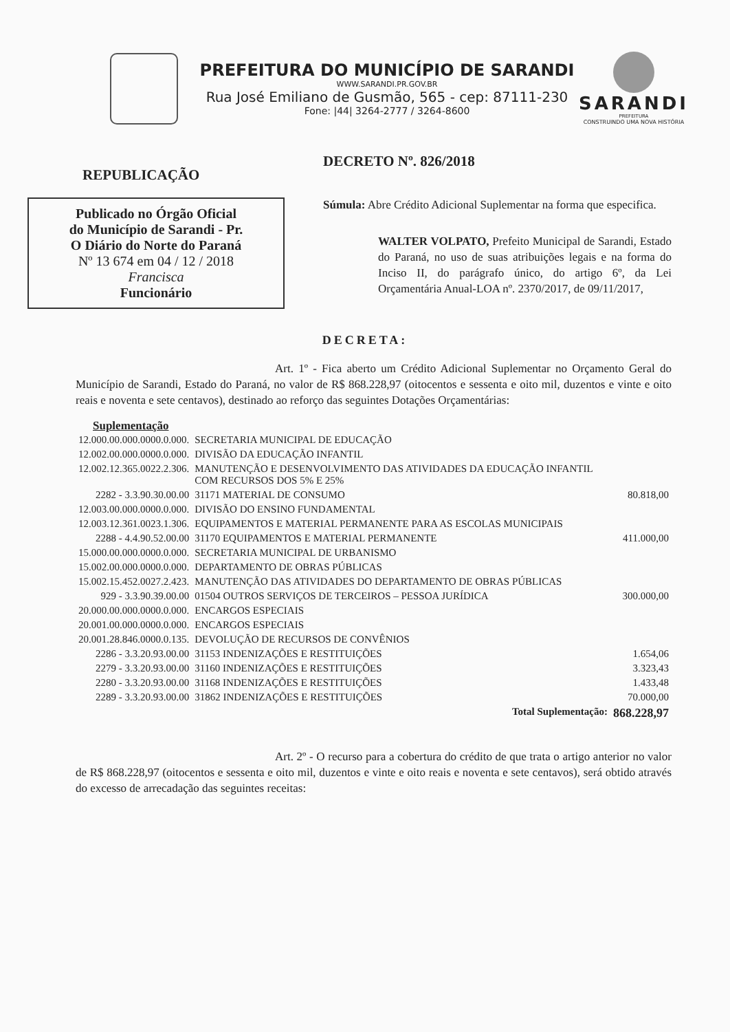PREFEITURA DO MUNICÍPIO DE SARANDI
WWW.SARANDI.PR.GOV.BR
Rua José Emiliano de Gusmão, 565 - cep: 87111-230
Fone: |44| 3264-2777 / 3264-8600
SARANDI
PREFEITURA
CONSTRUINDO UMA NOVA HISTÓRIA
REPUBLICAÇÃO
Publicado no Órgão Oficial
do Município de Sarandi - Pr.
O Diário do Norte do Paraná
Nº 13 674 em 04 / 12 / 2018
Francisca
Funcionário
DECRETO Nº. 826/2018
Súmula: Abre Crédito Adicional Suplementar na forma que especifica.
WALTER VOLPATO, Prefeito Municipal de Sarandi, Estado do Paraná, no uso de suas atribuições legais e na forma do Inciso II, do parágrafo único, do artigo 6º, da Lei Orçamentária Anual-LOA nº. 2370/2017, de 09/11/2017,
DECRETA:
Art. 1º - Fica aberto um Crédito Adicional Suplementar no Orçamento Geral do Município de Sarandi, Estado do Paraná, no valor de R$ 868.228,97 (oitocentos e sessenta e oito mil, duzentos e vinte e oito reais e noventa e sete centavos), destinado ao reforço das seguintes Dotações Orçamentárias:
Suplementação
| 12.000.00.000.0000.0.000. | SECRETARIA MUNICIPAL DE EDUCAÇÃO | |
| 12.002.00.000.0000.0.000. | DIVISÃO DA EDUCAÇÃO INFANTIL | |
| 12.002.12.365.0022.2.306. | MANUTENÇÃO E DESENVOLVIMENTO DAS ATIVIDADES DA EDUCAÇÃO INFANTIL COM RECURSOS DOS 5% E 25% | |
| 2282 - 3.3.90.30.00.00 | 31171 MATERIAL DE CONSUMO | 80.818,00 |
| 12.003.00.000.0000.0.000. | DIVISÃO DO ENSINO FUNDAMENTAL | |
| 12.003.12.361.0023.1.306. | EQUIPAMENTOS E MATERIAL PERMANENTE PARA AS ESCOLAS MUNICIPAIS | |
| 2288 - 4.4.90.52.00.00 | 31170 EQUIPAMENTOS E MATERIAL PERMANENTE | 411.000,00 |
| 15.000.00.000.0000.0.000. | SECRETARIA MUNICIPAL DE URBANISMO | |
| 15.002.00.000.0000.0.000. | DEPARTAMENTO DE OBRAS PÚBLICAS | |
| 15.002.15.452.0027.2.423. | MANUTENÇÃO DAS ATIVIDADES DO DEPARTAMENTO DE OBRAS PÚBLICAS | |
| 929 - 3.3.90.39.00.00 | 01504 OUTROS SERVIÇOS DE TERCEIROS – PESSOA JURÍDICA | 300.000,00 |
| 20.000.00.000.0000.0.000. | ENCARGOS ESPECIAIS | |
| 20.001.00.000.0000.0.000. | ENCARGOS ESPECIAIS | |
| 20.001.28.846.0000.0.135. | DEVOLUÇÃO DE RECURSOS DE CONVÊNIOS | |
| 2286 - 3.3.20.93.00.00 | 31153 INDENIZAÇÕES E RESTITUIÇÕES | 1.654,06 |
| 2279 - 3.3.20.93.00.00 | 31160 INDENIZAÇÕES E RESTITUIÇÕES | 3.323,43 |
| 2280 - 3.3.20.93.00.00 | 31168 INDENIZAÇÕES E RESTITUIÇÕES | 1.433,48 |
| 2289 - 3.3.20.93.00.00 | 31862 INDENIZAÇÕES E RESTITUIÇÕES | 70.000,00 |
| | Total Suplementação: | 868.228,97 |
Art. 2º - O recurso para a cobertura do crédito de que trata o artigo anterior no valor de R$ 868.228,97 (oitocentos e sessenta e oito mil, duzentos e vinte e oito reais e noventa e sete centavos), será obtido através do excesso de arrecadação das seguintes receitas: